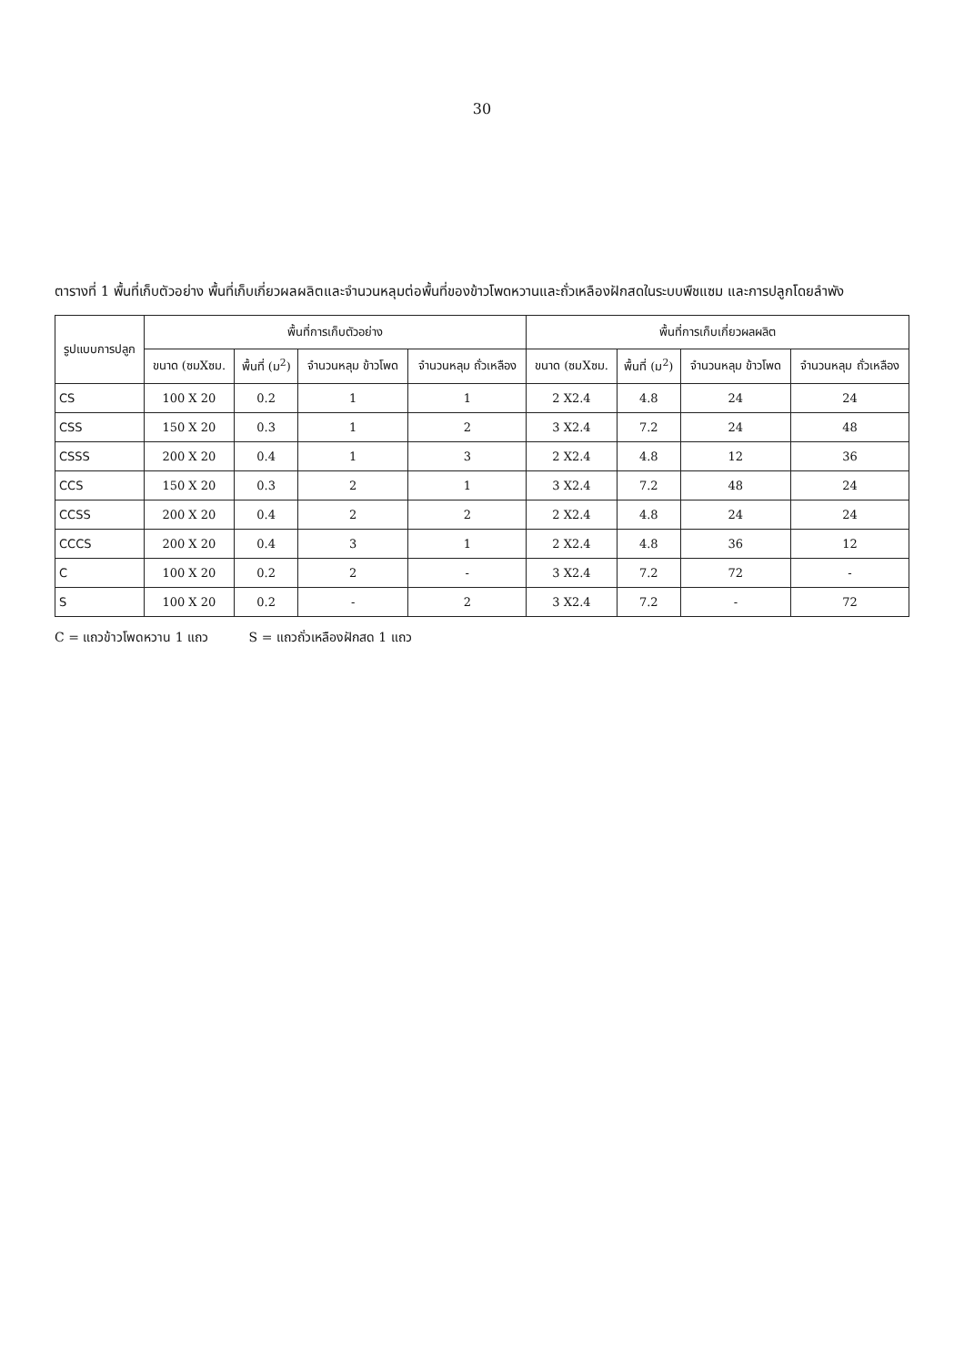30
ตารางที่ 1 พื้นที่เก็บตัวอย่าง พื้นที่เก็บเกี่ยวผลผลิตและจำนวนหลุมต่อพื้นที่ของข้าวโพดหวานและถั่วเหลืองฝักสดในระบบพืชแซม และการปลูกโดยลำพัง
| รูปแบบการปลูก | พื้นที่การเก็บตัวอย่าง | | | | พื้นที่การเก็บเกี่ยวผลผลิต | | | |
| --- | --- | --- | --- | --- | --- | --- | --- | --- |
| | ขนาด (ซมXซม. | พื้นที่ (ม<sup>2</sup>) | จำนวนหลุม ข้าวโพด | จำนวนหลุม ถั่วเหลือง | ขนาด (ซมXซม. | พื้นที่ (ม<sup>2</sup>) | จำนวนหลุม ข้าวโพด | จำนวนหลุม ถั่วเหลือง |
| CS | 100 X 20 | 0.2 | 1 | 1 | 2 X2.4 | 4.8 | 24 | 24 |
| CSS | 150 X 20 | 0.3 | 1 | 2 | 3 X2.4 | 7.2 | 24 | 48 |
| CSSS | 200 X 20 | 0.4 | 1 | 3 | 2 X2.4 | 4.8 | 12 | 36 |
| CCS | 150 X 20 | 0.3 | 2 | 1 | 3 X2.4 | 7.2 | 48 | 24 |
| CCSS | 200 X 20 | 0.4 | 2 | 2 | 2 X2.4 | 4.8 | 24 | 24 |
| CCCS | 200 X 20 | 0.4 | 3 | 1 | 2 X2.4 | 4.8 | 36 | 12 |
| C | 100 X 20 | 0.2 | 2 | - | 3 X2.4 | 7.2 | 72 | - |
| S | 100 X 20 | 0.2 | - | 2 | 3 X2.4 | 7.2 | - | 72 |
C = แถวข้าวโพดหวาน 1 แถว S = แถวถั่วเหลืองฝักสด 1 แถว